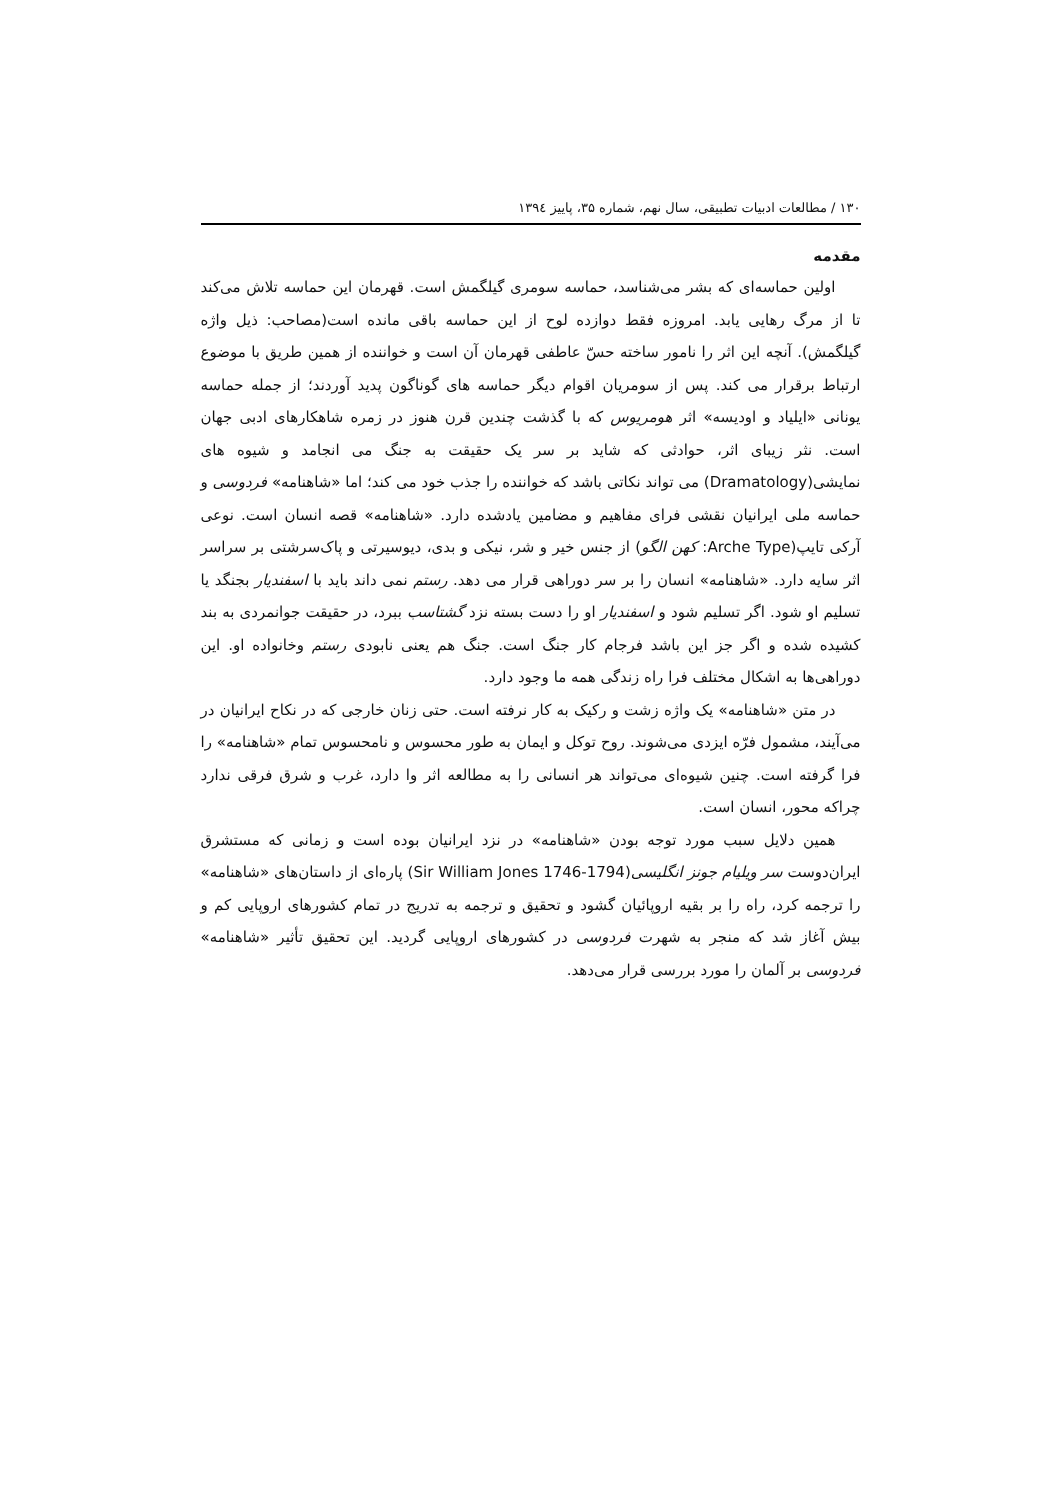۱۳۰ / مطالعات ادبیات تطبیقی، سال نهم، شماره ۳۵، پاییز ۱۳۹٤
مقدمه
اولین حماسه‌ای که بشر می‌شناسد، حماسه سومری گیلگمش است. قهرمان این حماسه تلاش می‌کند تا از مرگ رهایی یابد. امروزه فقط دوازده لوح از این حماسه باقی مانده است(مصاحب: ذیل واژه گیلگمش). آنچه این اثر را نامور ساخته حسّ عاطفی قهرمان آن است و خواننده از همین طریق با موضوع ارتباط برقرار می کند. پس از سومریان اقوام دیگر حماسه های گوناگون پدید آوردند؛ از جمله حماسه یونانی «ایلیاد و اودیسه» اثر هومریوس که با گذشت چندین قرن هنوز در زمره شاهکارهای ادبی جهان است. نثر زیبای اثر، حوادثی که شاید بر سر یک حقیقت به جنگ می انجامد و شیوه های نمایشی(Dramatology) می تواند نکاتی باشد که خواننده را جذب خود می کند؛ اما «شاهنامه» فردوسی و حماسه ملی ایرانیان نقشی فرای مفاهیم و مضامین یادشده دارد. «شاهنامه» قصه انسان است. نوعی آرکی تایپ(Arche Type: کهن الگو) از جنس خیر و شر، نیکی و بدی، دیوسیرتی و پاک‌سرشتی بر سراسر اثر سایه دارد. «شاهنامه» انسان را بر سر دوراهی قرار می دهد. رستم نمی داند باید با اسفندیار بجنگد یا تسلیم او شود. اگر تسلیم شود و اسفندیار او را دست بسته نزد گشتاسب ببرد، در حقیقت جوانمردی به بند کشیده شده و اگر جز این باشد فرجام کار جنگ است. جنگ هم یعنی نابودی رستم وخانواده او. این دوراهی‌ها به اشکال مختلف فرا راه زندگی همه ما وجود دارد.
در متن «شاهنامه» یک واژه زشت و رکیک به کار نرفته است. حتی زنان خارجی که در نکاح ایرانیان در می‌آیند، مشمول فرّه ایزدی می‌شوند. روح توکل و ایمان به طور محسوس و نامحسوس تمام «شاهنامه» را فرا گرفته است. چنین شیوه‌ای می‌تواند هر انسانی را به مطالعه اثر وا دارد، غرب و شرق فرقی ندارد چراکه محور، انسان است.
همین دلایل سبب مورد توجه بودن «شاهنامه» در نزد ایرانیان بوده است و زمانی که مستشرق ایران‌دوست سر ویلیام جونز انگلیسی(Sir William Jones 1746-1794) پاره‌ای از داستان‌های «شاهنامه» را ترجمه کرد، راه را بر بقیه اروپائیان گشود و تحقیق و ترجمه به تدریج در تمام کشورهای اروپایی کم و بیش آغاز شد که منجر به شهرت فردوسی در کشورهای اروپایی گردید. این تحقیق تأثیر «شاهنامه» فردوسی بر آلمان را مورد بررسی قرار می‌دهد.